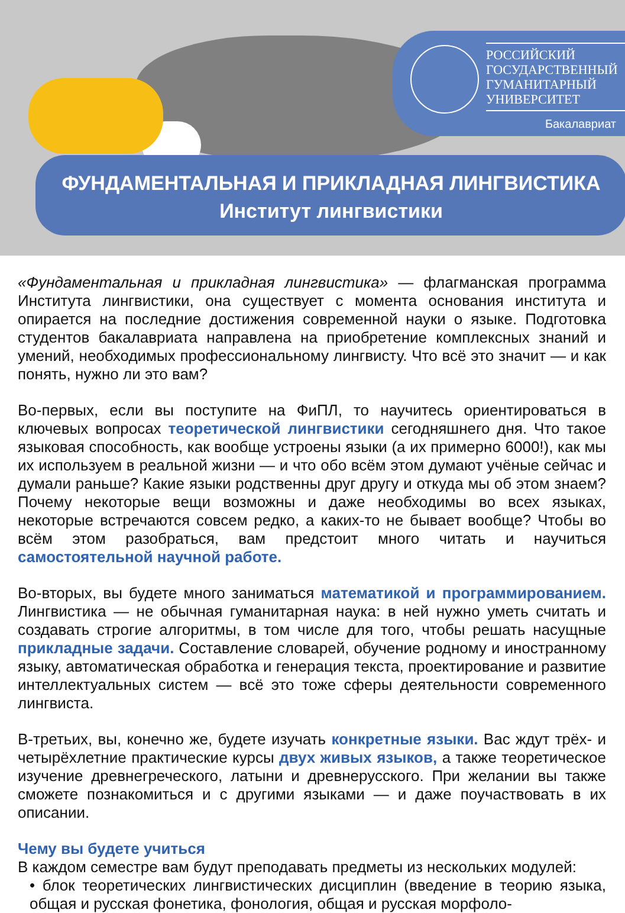РОССИЙСКИЙ
ГОСУДАРСТВЕННЫЙ
ГУМАНИТАРНЫЙ
УНИВЕРСИТЕТ
Бакалавриат
ФУНДАМЕНТАЛЬНАЯ И ПРИКЛАДНАЯ ЛИНГВИСТИКА
Институт лингвистики
«Фундаментальная и прикладная лингвистика» — флагманская программа Института лингвистики, она существует с момента основания института и опирается на последние достижения современной науки о языке. Подготовка студентов бакалавриата направлена на приобретение комплексных знаний и умений, необходимых профессиональному лингвисту. Что всё это значит — и как понять, нужно ли это вам?
Во-первых, если вы поступите на ФиПЛ, то научитесь ориентироваться в ключевых вопросах теоретической лингвистики сегодняшнего дня. Что такое языковая способность, как вообще устроены языки (а их примерно 6000!), как мы их используем в реальной жизни — и что обо всём этом думают учёные сейчас и думали раньше? Какие языки родственны друг другу и откуда мы об этом знаем? Почему некоторые вещи возможны и даже необходимы во всех языках, некоторые встречаются совсем редко, а каких-то не бывает вообще? Чтобы во всём этом разобраться, вам предстоит много читать и научиться самостоятельной научной работе.
Во-вторых, вы будете много заниматься математикой и программированием. Лингвистика — не обычная гуманитарная наука: в ней нужно уметь считать и создавать строгие алгоритмы, в том числе для того, чтобы решать насущные прикладные задачи. Составление словарей, обучение родному и иностранному языку, автоматическая обработка и генерация текста, проектирование и развитие интеллектуальных систем — всё это тоже сферы деятельности современного лингвиста.
В-третьих, вы, конечно же, будете изучать конкретные языки. Вас ждут трёх- и четырёхлетние практические курсы двух живых языков, а также теоретическое изучение древнегреческого, латыни и древнерусского. При желании вы также сможете познакомиться и с другими языками — и даже поучаствовать в их описании.
Чему вы будете учиться
В каждом семестре вам будут преподавать предметы из нескольких модулей:
• блок теоретических лингвистических дисциплин (введение в теорию языка, общая и русская фонетика, фонология, общая и русская морфоло-